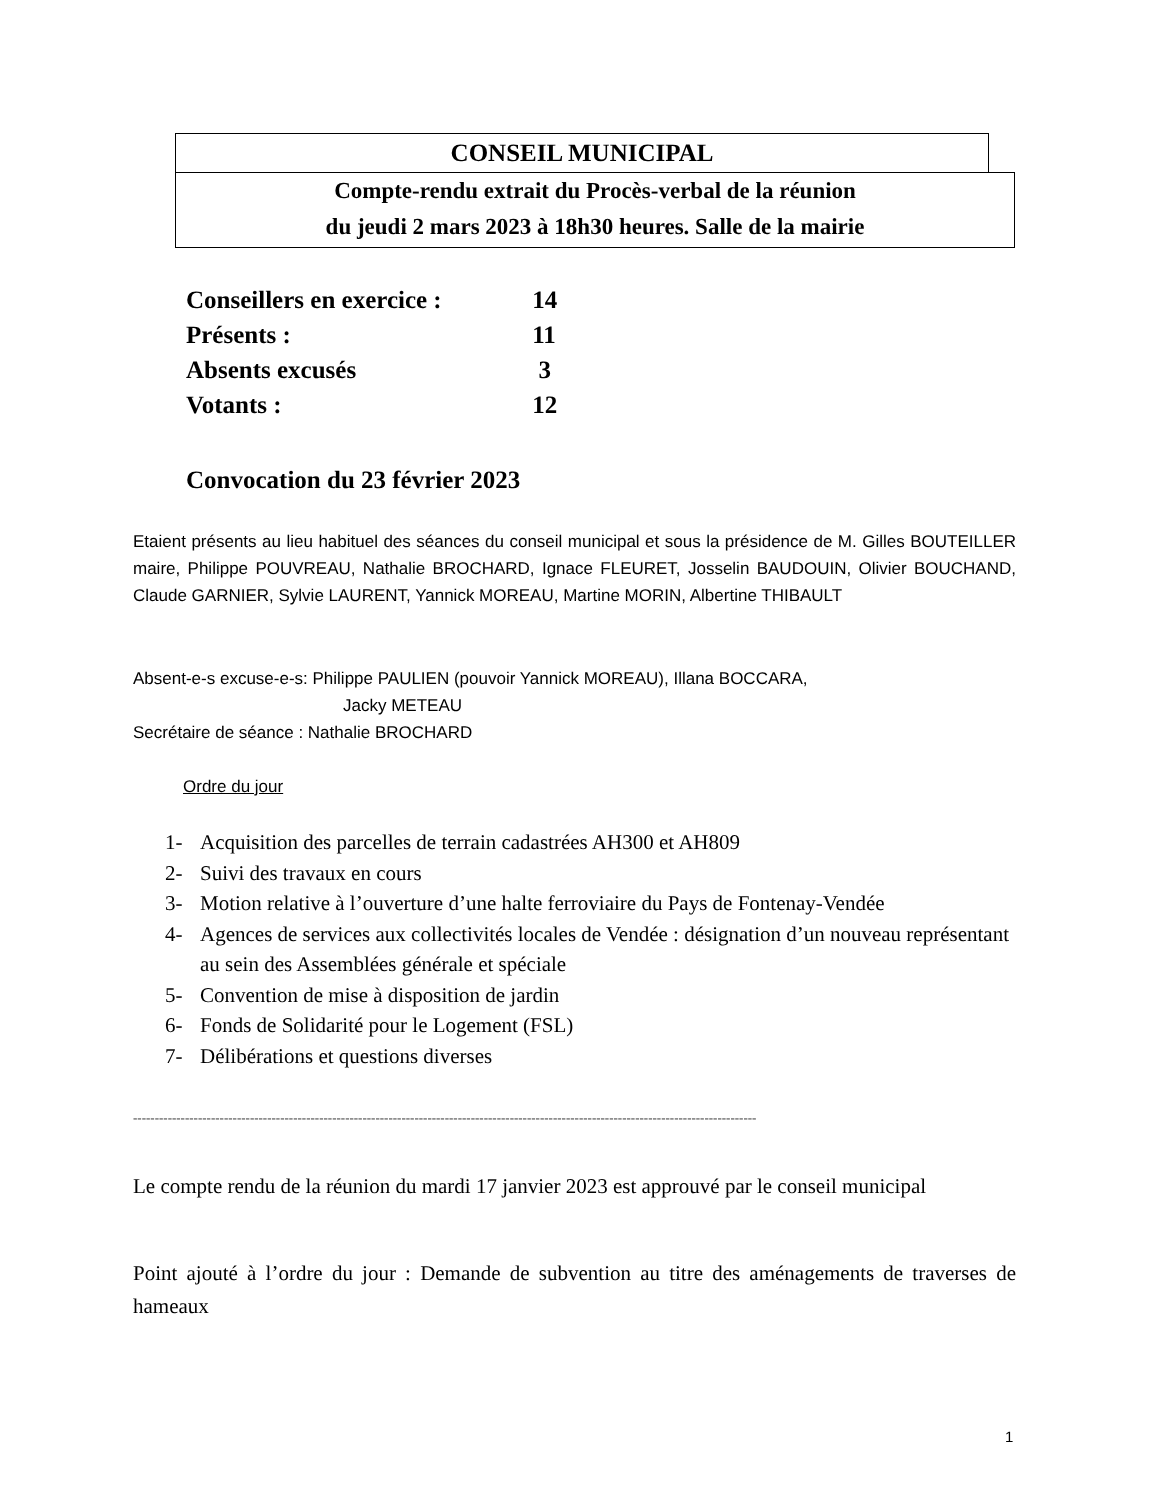CONSEIL MUNICIPAL
Compte-rendu extrait du Procès-verbal de la réunion
du jeudi 2 mars 2023 à 18h30 heures. Salle de la mairie
Conseillers en exercice : 14
Présents : 11
Absents excusés 3
Votants : 12
Convocation du 23 février 2023
Etaient présents au lieu habituel des séances du conseil municipal et sous la présidence de M. Gilles BOUTEILLER maire, Philippe POUVREAU, Nathalie BROCHARD, Ignace FLEURET, Josselin BAUDOUIN, Olivier BOUCHAND, Claude GARNIER, Sylvie LAURENT, Yannick MOREAU, Martine MORIN, Albertine THIBAULT
Absent-e-s excuse-e-s: Philippe PAULIEN (pouvoir Yannick MOREAU), Illana BOCCARA,
Jacky METEAU
Secrétaire de séance : Nathalie BROCHARD
Ordre du jour
1- Acquisition des parcelles de terrain cadastrées AH300 et AH809
2- Suivi des travaux en cours
3- Motion relative à l’ouverture d’une halte ferroviaire du Pays de Fontenay-Vendée
4- Agences de services aux collectivités locales de Vendée : désignation d’un nouveau représentant au sein des Assemblées générale et spéciale
5- Convention de mise à disposition de jardin
6- Fonds de Solidarité pour le Logement (FSL)
7- Délibérations et questions diverses
------------------------------------------------------------------------------------------------------------------------------------------------
Le compte rendu de la réunion du mardi 17 janvier 2023 est approuvé par le conseil municipal
Point ajouté à l’ordre du jour : Demande de subvention au titre des aménagements de traverses de hameaux
1